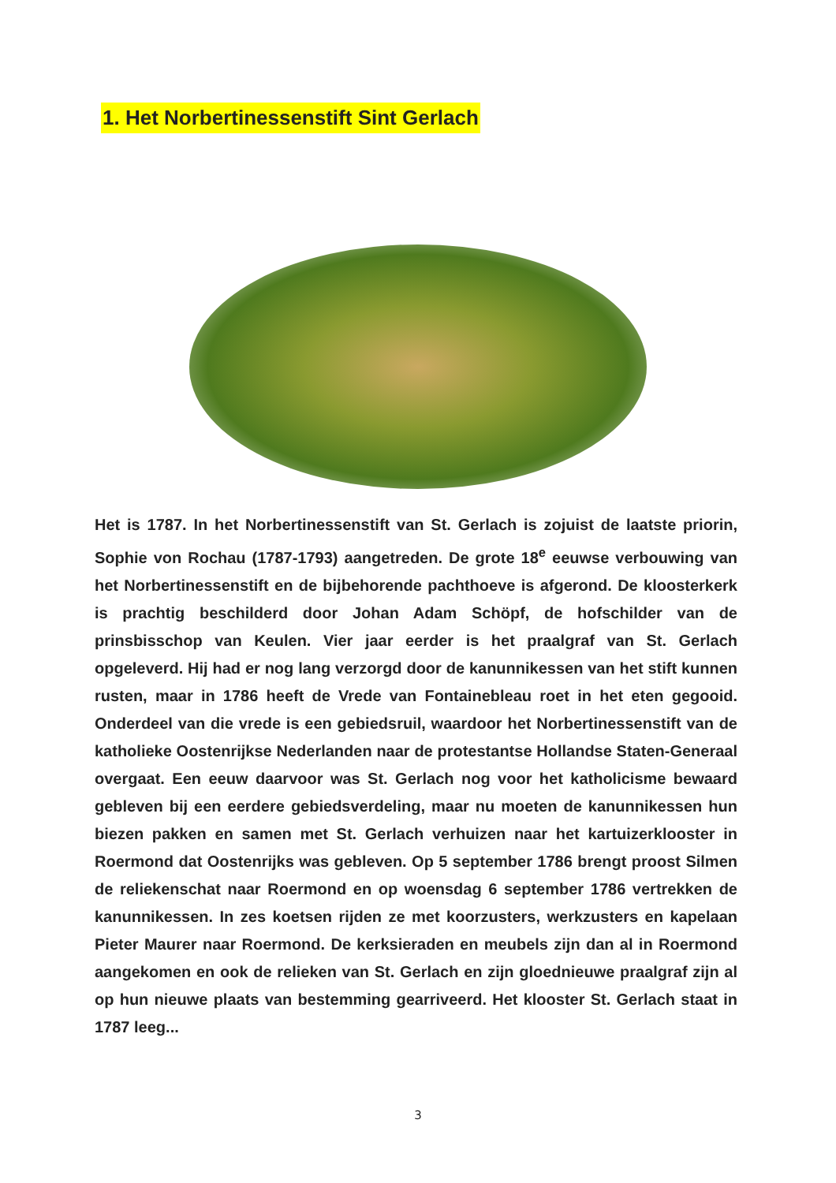1. Het Norbertinessenstift Sint Gerlach
Het is 1787. In het Norbertinessenstift van St. Gerlach is zojuist de laatste priorin, Sophie von Rochau (1787-1793) aangetreden. De grote 18<sup>e</sup> eeuwse verbouwing van het Norbertinessenstift en de bijbehorende pachthoeve is afgerond. De kloosterkerk is prachtig beschilderd door Johan Adam Schöpf, de hofschilder van de prinsbisschop van Keulen. Vier jaar eerder is het praalgraf van St. Gerlach opgeleverd. Hij had er nog lang verzorgd door de kanunnikessen van het stift kunnen rusten, maar in 1786 heeft de Vrede van Fontainebleau roet in het eten gegooid. Onderdeel van die vrede is een gebiedsruil, waardoor het Norbertinessenstift van de katholieke Oostenrijkse Nederlanden naar de protestantse Hollandse Staten-Generaal overgaat. Een eeuw daarvoor was St. Gerlach nog voor het katholicisme bewaard gebleven bij een eerdere gebiedsverdeling, maar nu moeten de kanunnikessen hun biezen pakken en samen met St. Gerlach verhuizen naar het kartuizerklooster in Roermond dat Oostenrijks was gebleven. Op 5 september 1786 brengt proost Silmen de reliekenschat naar Roermond en op woensdag 6 september 1786 vertrekken de kanunnikessen. In zes koetsen rijden ze met koorzusters, werkzusters en kapelaan Pieter Maurer naar Roermond. De kerksieraden en meubels zijn dan al in Roermond aangekomen en ook de relieken van St. Gerlach en zijn gloednieuwe praalgraf zijn al op hun nieuwe plaats van bestemming gearriveerd. Het klooster St. Gerlach staat in 1787 leeg...
3